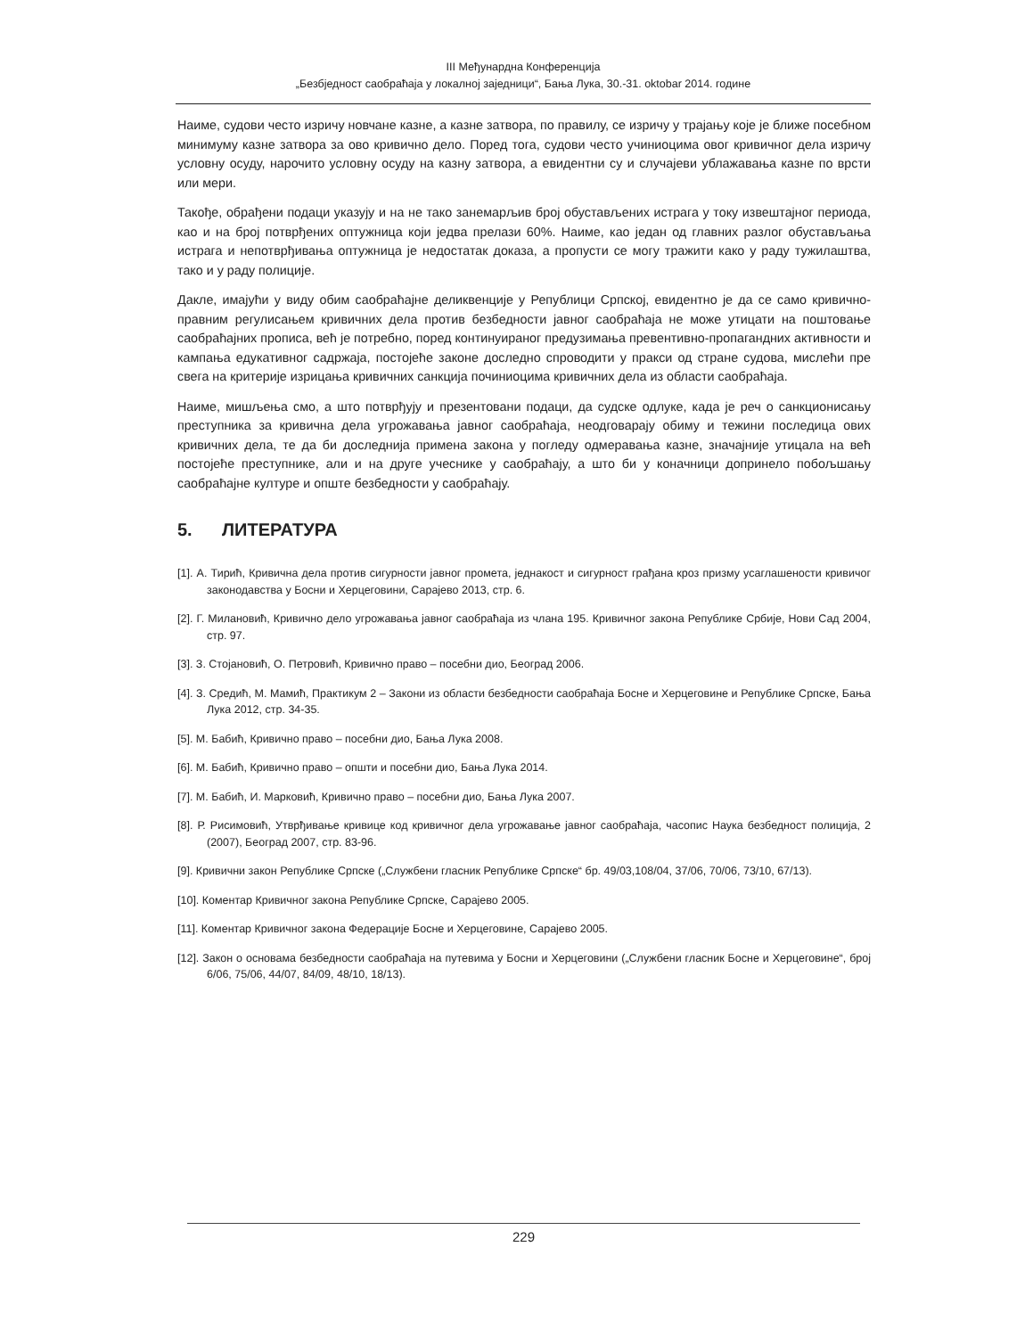III Међунардна Конференција
„Безбједност саобраћаја у локалној заједници“, Бања Лука, 30.-31. oktobar 2014. године
Наиме, судови често изричу новчане казне, а казне затвора, по правилу, се изричу у трајању које је ближе посебном минимуму казне затвора за ово кривично дело. Поред тога, судови често учиниоцима овог кривичног дела изричу условну осуду, нарочито условну осуду на казну затвора, а евидентни су и случајеви ублажавања казне по врсти или мери.
Такође, обрађени подаци указују и на не тако занемарљив број обустављених истрага у току извештајног периода, као и на број потврђених оптужница који једва прелази 60%. Наиме, као један од главних разлог обустављања истрага и непотврђивања оптужница је недостатак доказа, а пропусти се могу тражити како у раду тужилаштва, тако и у раду полиције.
Дакле, имајући у виду обим саобраћајне деликвенције у Републици Српској, евидентно је да се само кривично-правним регулисањем кривичних дела против безбедности јавног саобраћаја не може утицати на поштовање саобраћајних прописа, већ је потребно, поред континуираног предузимања превентивно-пропагандних активности и кампања едукативног садржаја, постојеће законе доследно спроводити у пракси од стране судова, мислећи пре свега на критерије изрицања кривичних санкција починиоцима кривичних дела из области саобраћаја.
Наиме, мишљења смо, а што потврђују и презентовани подаци, да судске одлуке, када је реч о санкционисању преступника за кривична дела угрожавања јавног саобраћаја, неодговарају обиму и тежини последица ових кривичних дела, те да би доследнија примена закона у погледу одмеравања казне, значајније утицала на већ постојеће преступнике, али и на друге учеснике у саобраћају, а што би у коначници допринело побољшању саобраћајне културе и опште безбедности у саобраћају.
5. ЛИТЕРАТУРА
[1]. А. Тирић, Кривична дела против сигурности јавног промета, једнакост и сигурност грађана кроз призму усаглашености кривичог законодавства у Босни и Херцеговини, Сарајево 2013, стр. 6.
[2]. Г. Милановић, Кривично дело угрожавања јавног саобраћаја из члана 195. Кривичног закона Републике Србије, Нови Сад 2004, стр. 97.
[3]. З. Стојановић, О. Петровић, Кривично право – посебни дио, Београд 2006.
[4]. З. Средић, М. Мамић, Практикум 2 – Закони из области безбедности саобраћаја Босне и Херцеговине и Републике Српске, Бања Лука 2012, стр. 34-35.
[5]. М. Бабић, Кривично право – посебни дио, Бања Лука 2008.
[6]. М. Бабић, Кривично право – општи и посебни дио, Бања Лука 2014.
[7]. М. Бабић, И. Марковић, Кривично право – посебни дио, Бања Лука 2007.
[8]. Р. Рисимовић, Утврђивање кривице код кривичног дела угрожавање јавног саобраћаја, часопис Наука безбедност полиција, 2 (2007), Београд 2007, стр. 83-96.
[9]. Кривични закон Републике Српске („Службени гласник Републике Српске“ бр. 49/03,108/04, 37/06, 70/06, 73/10, 67/13).
[10]. Коментар Кривичног закона Републике Српске, Сарајево 2005.
[11]. Коментар Кривичног закона Федерације Босне и Херцеговине, Сарајево 2005.
[12]. Закон о основама безбедности саобраћаја на путевима у Босни и Херцеговини („Службени гласник Босне и Херцеговине“, број 6/06, 75/06, 44/07, 84/09, 48/10, 18/13).
229